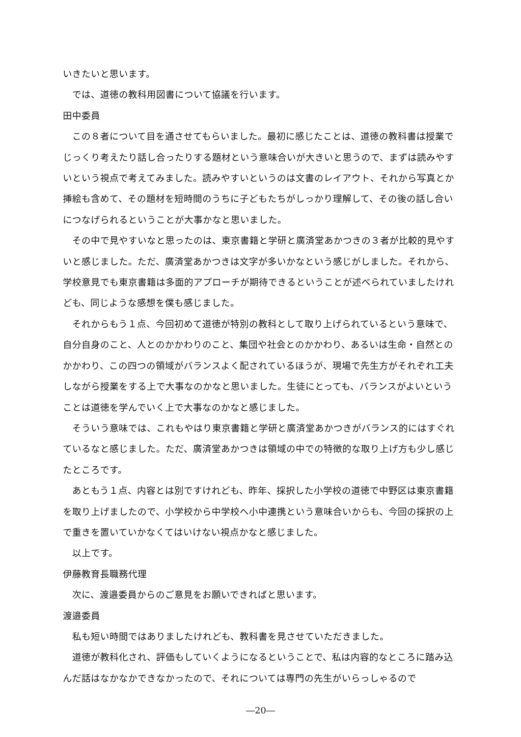いきたいと思います。
では、道徳の教科用図書について協議を行います。
田中委員
この８者について目を通させてもらいました。最初に感じたことは、道徳の教科書は授業でじっくり考えたり話し合ったりする題材という意味合いが大きいと思うので、まずは読みやすいという視点で考えてみました。読みやすいというのは文書のレイアウト、それから写真とか挿絵も含めて、その題材を短時間のうちに子どもたちがしっかり理解して、その後の話し合いにつなげられるということが大事かなと思いました。
その中で見やすいなと思ったのは、東京書籍と学研と廣済堂あかつきの３者が比較的見やすいと感じました。ただ、廣済堂あかつきは文字が多いかなという感じがしました。それから、学校意見でも東京書籍は多面的アプローチが期待できるということが述べられていましたけれども、同じような感想を僕も感じました。
それからもう１点、今回初めて道徳が特別の教科として取り上げられているという意味で、自分自身のこと、人とのかかわりのこと、集団や社会とのかかわり、あるいは生命・自然とのかかわり、この四つの領域がバランスよく配されているほうが、現場で先生方がそれぞれ工夫しながら授業をする上で大事なのかなと思いました。生徒にとっても、バランスがよいということは道徳を学んでいく上で大事なのかなと感じました。
そういう意味では、これもやはり東京書籍と学研と廣済堂あかつきがバランス的にはすぐれているなと感じました。ただ、廣済堂あかつきは領域の中での特徴的な取り上げ方も少し感じたところです。
あともう１点、内容とは別ですけれども、昨年、採択した小学校の道徳で中野区は東京書籍を取り上げましたので、小学校から中学校へ小中連携という意味合いからも、今回の採択の上で重きを置いていかなくてはいけない視点かなと感じました。
以上です。
伊藤教育長職務代理
次に、渡邉委員からのご意見をお願いできればと思います。
渡邉委員
私も短い時間ではありましたけれども、教科書を見させていただきました。
道徳が教科化され、評価もしていくようになるということで、私は内容的なところに踏み込んだ話はなかなかできなかったので、それについては専門の先生がいらっしゃるので
―20―